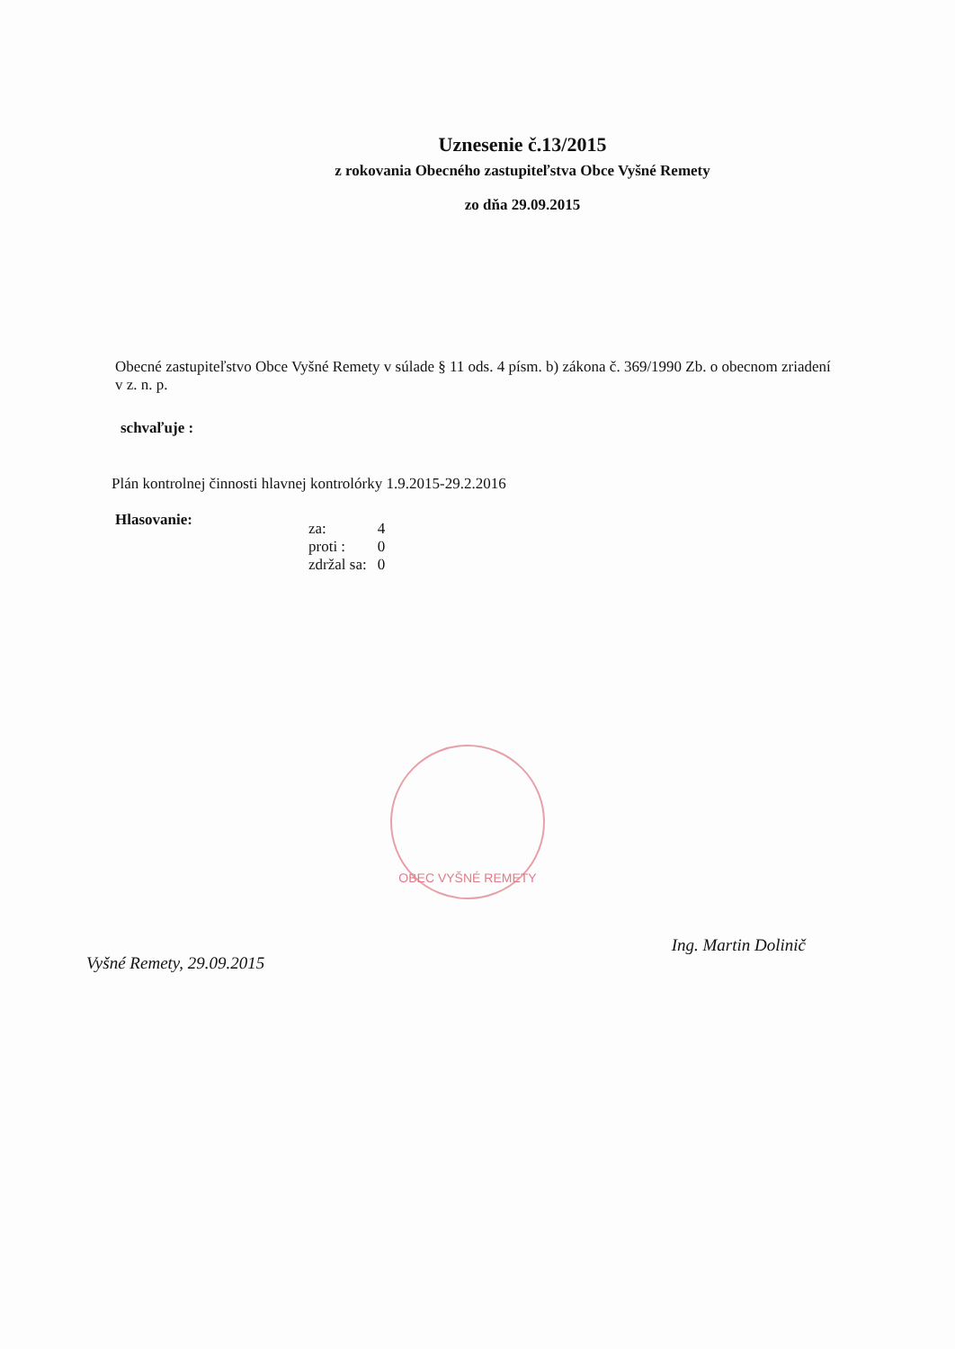Uznesenie č.13/2015
z rokovania Obecného zastupiteľstva Obce Vyšné Remety
zo dňa 29.09.2015
Obecné zastupiteľstvo Obce Vyšné Remety v súlade § 11 ods. 4 písm. b) zákona č. 369/1990 Zb. o obecnom zriadení v z. n. p.
schvaľuje :
Plán kontrolnej činnosti hlavnej kontrolórky 1.9.2015-29.2.2016
Hlasovanie:
| za: | 4 |
| proti : | 0 |
| zdržal sa: | 0 |
OBEC VYŠNÉ REMETY
Vyšné Remety, 29.09.2015
Ing. Martin Dolinič